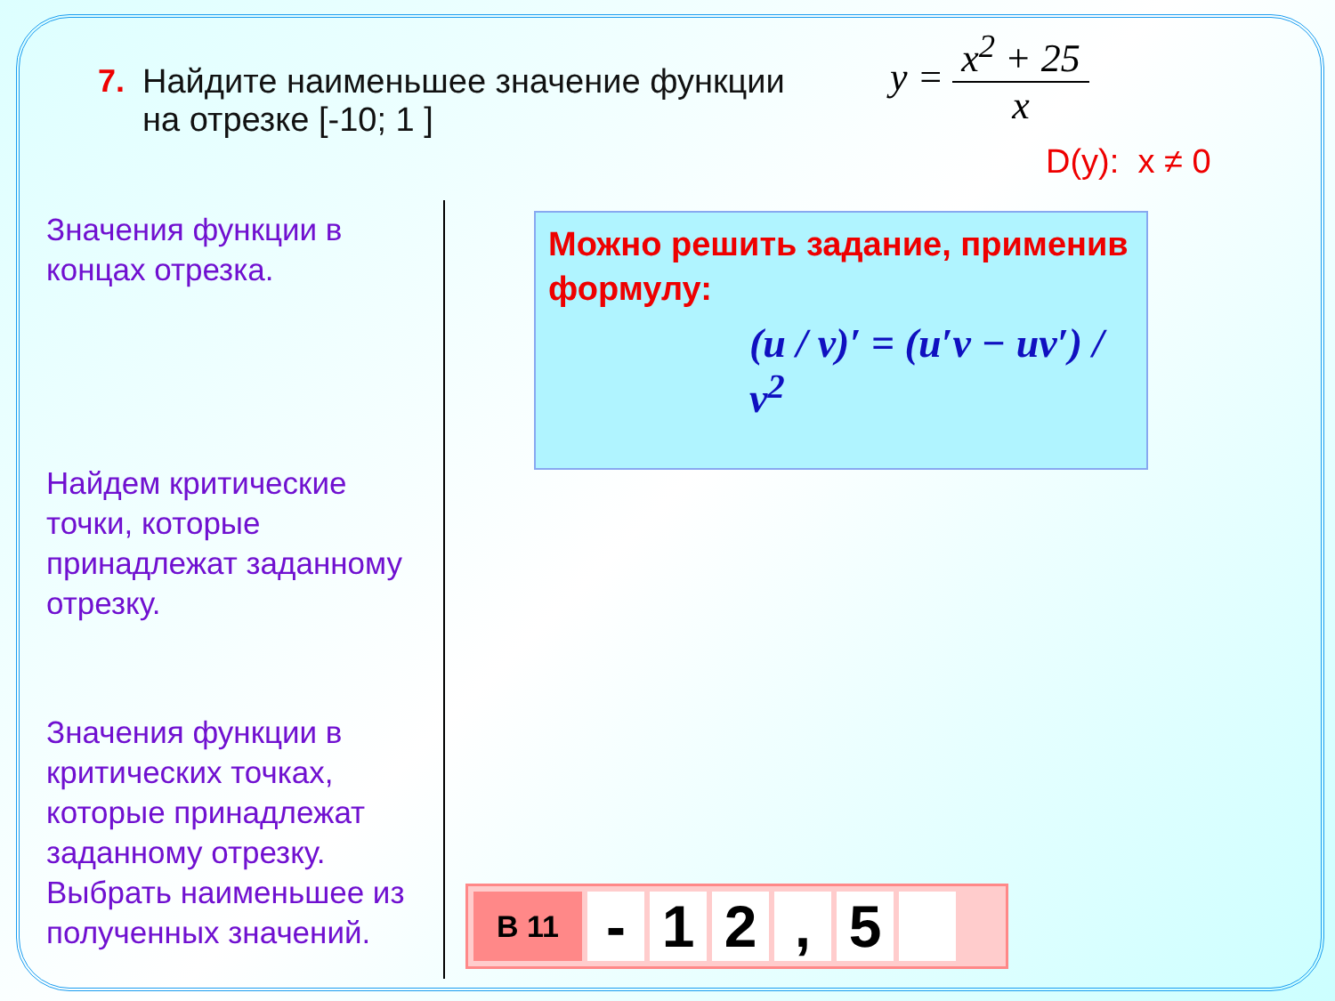7. Найдите наименьшее значение функции
на отрезке [-10; 1 ]
y = x<sup>2</sup> + 25 x
D(y): x ≠ 0
Значения функции в концах отрезка.
Найдем критические точки, которые принадлежат заданному отрезку.
Значения функции в критических точках, которые принадлежат заданному отрезку.
Выбрать наименьшее из полученных значений.
Можно решить задание, применив формулу:
(u / v)′ = (u′v − uv′) / v<sup>2</sup>
| В 11 | - | 1 | 2 | , | 5 | |